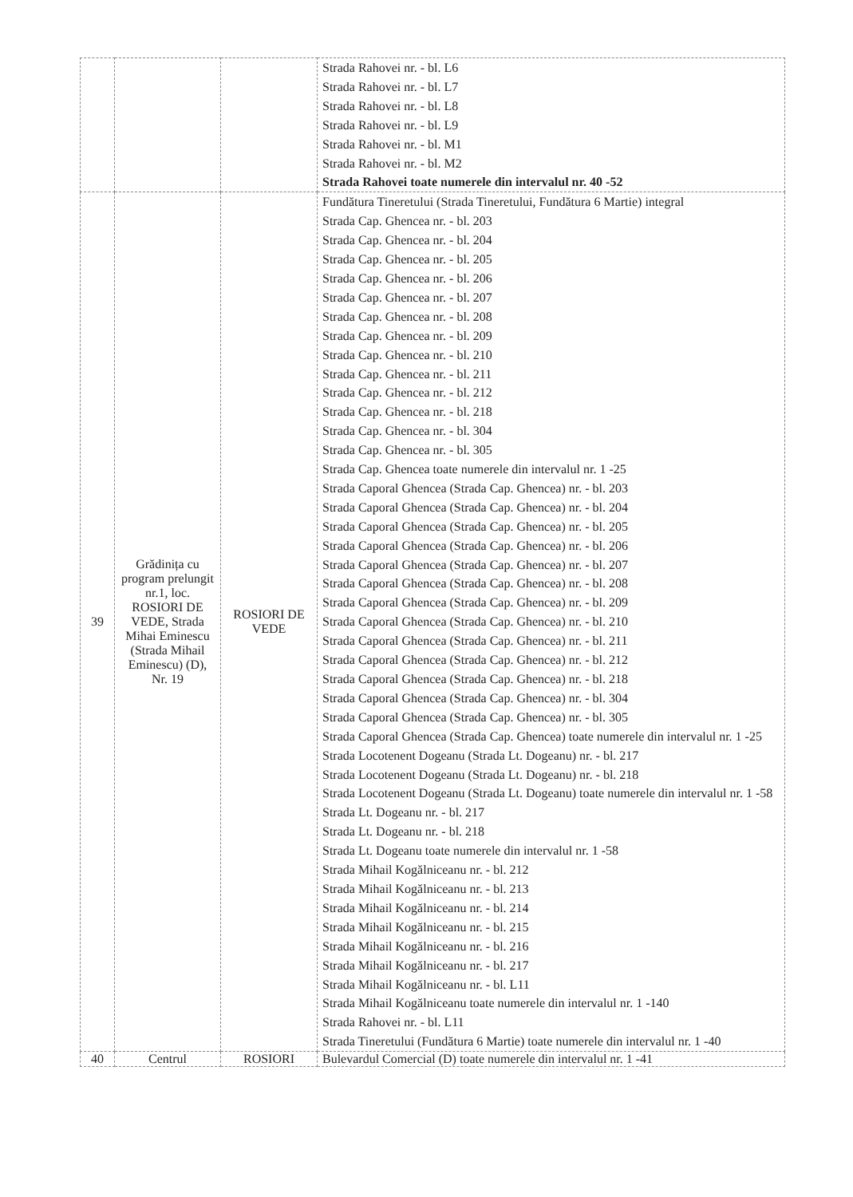| | | | Strada Rahovei nr. - bl. L6 Strada Rahovei nr. - bl. L7 Strada Rahovei nr. - bl. L8 Strada Rahovei nr. - bl. L9 Strada Rahovei nr. - bl. M1 Strada Rahovei nr. - bl. M2 Strada Rahovei toate numerele din intervalul nr. 40 -52 |
| 39 | Grădinița cu program prelungit nr.1, loc. ROSIORI DE VEDE, Strada Mihai Eminescu (Strada Mihail Eminescu) (D), Nr. 19 | ROSIORI DE VEDE | Fundătura Tineretului (Strada Tineretului, Fundătura 6 Martie) integral Strada Cap. Ghencea nr. - bl. 203 Strada Cap. Ghencea nr. - bl. 204 Strada Cap. Ghencea nr. - bl. 205 Strada Cap. Ghencea nr. - bl. 206 Strada Cap. Ghencea nr. - bl. 207 Strada Cap. Ghencea nr. - bl. 208 Strada Cap. Ghencea nr. - bl. 209 Strada Cap. Ghencea nr. - bl. 210 Strada Cap. Ghencea nr. - bl. 211 Strada Cap. Ghencea nr. - bl. 212 Strada Cap. Ghencea nr. - bl. 218 Strada Cap. Ghencea nr. - bl. 304 Strada Cap. Ghencea nr. - bl. 305 Strada Cap. Ghencea toate numerele din intervalul nr. 1 -25 Strada Caporal Ghencea (Strada Cap. Ghencea) nr. - bl. 203 Strada Caporal Ghencea (Strada Cap. Ghencea) nr. - bl. 204 Strada Caporal Ghencea (Strada Cap. Ghencea) nr. - bl. 205 Strada Caporal Ghencea (Strada Cap. Ghencea) nr. - bl. 206 Strada Caporal Ghencea (Strada Cap. Ghencea) nr. - bl. 207 Strada Caporal Ghencea (Strada Cap. Ghencea) nr. - bl. 208 Strada Caporal Ghencea (Strada Cap. Ghencea) nr. - bl. 209 Strada Caporal Ghencea (Strada Cap. Ghencea) nr. - bl. 210 Strada Caporal Ghencea (Strada Cap. Ghencea) nr. - bl. 211 Strada Caporal Ghencea (Strada Cap. Ghencea) nr. - bl. 212 Strada Caporal Ghencea (Strada Cap. Ghencea) nr. - bl. 218 Strada Caporal Ghencea (Strada Cap. Ghencea) nr. - bl. 304 Strada Caporal Ghencea (Strada Cap. Ghencea) nr. - bl. 305 Strada Caporal Ghencea (Strada Cap. Ghencea) toate numerele din intervalul nr. 1 -25 Strada Locotenent Dogeanu (Strada Lt. Dogeanu) nr. - bl. 217 Strada Locotenent Dogeanu (Strada Lt. Dogeanu) nr. - bl. 218 Strada Locotenent Dogeanu (Strada Lt. Dogeanu) toate numerele din intervalul nr. 1 -58 Strada Lt. Dogeanu nr. - bl. 217 Strada Lt. Dogeanu nr. - bl. 218 Strada Lt. Dogeanu toate numerele din intervalul nr. 1 -58 Strada Mihail Kogălniceanu nr. - bl. 212 Strada Mihail Kogălniceanu nr. - bl. 213 Strada Mihail Kogălniceanu nr. - bl. 214 Strada Mihail Kogălniceanu nr. - bl. 215 Strada Mihail Kogălniceanu nr. - bl. 216 Strada Mihail Kogălniceanu nr. - bl. 217 Strada Mihail Kogălniceanu nr. - bl. L11 Strada Mihail Kogălniceanu toate numerele din intervalul nr. 1 -140 Strada Rahovei nr. - bl. L11 Strada Tineretului (Fundătura 6 Martie) toate numerele din intervalul nr. 1 -40 |
| 40 | Centrul | ROSIORI | Bulevardul Comercial (D) toate numerele din intervalul nr. 1 -41 |